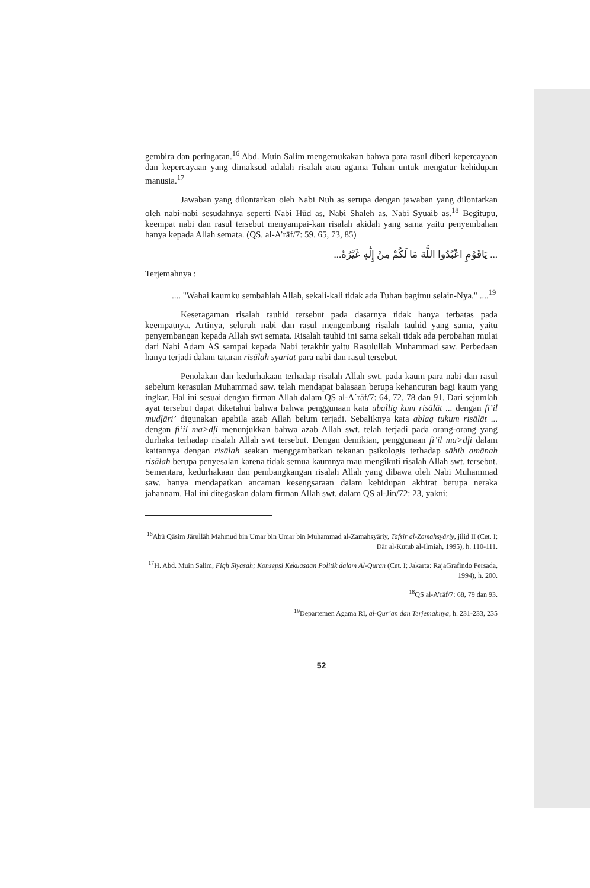gembira dan peringatan.<sup>16</sup> Abd. Muin Salim mengemukakan bahwa para rasul diberi kepercayaan dan kepercayaan yang dimaksud adalah risalah atau agama Tuhan untuk mengatur kehidupan manusia.<sup>17</sup>
Jawaban yang dilontarkan oleh Nabi Nuh as serupa dengan jawaban yang dilontarkan oleh nabi-nabi sesudahnya seperti Nabi Hūd as, Nabi Shaleh as, Nabi Syuaib as.<sup>18</sup> Begitupu, keempat nabi dan rasul tersebut menyampai-kan risalah akidah yang sama yaitu penyembahan hanya kepada Allah semata. (QS. al-A’rāf/7: 59. 65, 73, 85)
... يَاقَوْمِ اعْبُدُوا اللَّهَ مَا لَكُمْ مِنْ إِلَٰهٍ غَيْرُهُ...
Terjemahnya :
.... "Wahai kaumku sembahlah Allah, sekali-kali tidak ada Tuhan bagimu selain-Nya." ....<sup>19</sup>
Keseragaman risalah tauhid tersebut pada dasarnya tidak hanya terbatas pada keempatnya. Artinya, seluruh nabi dan rasul mengembang risalah tauhid yang sama, yaitu penyembangan kepada Allah swt semata. Risalah tauhid ini sama sekali tidak ada perobahan mulai dari Nabi Adam AS sampai kepada Nabi terakhir yaitu Rasulullah Muhammad saw. Perbedaan hanya terjadi dalam tataran risālah syariat para nabi dan rasul tersebut.
Penolakan dan kedurhakaan terhadap risalah Allah swt. pada kaum para nabi dan rasul sebelum kerasulan Muhammad saw. telah mendapat balasaan berupa kehancuran bagi kaum yang ingkar. Hal ini sesuai dengan firman Allah dalam QS al-A`rāf/7: 64, 72, 78 dan 91. Dari sejumlah ayat tersebut dapat diketahui bahwa bahwa penggunaan kata uballig kum risālāt ... dengan fi’il mudļāri’ digunakan apabila azab Allah belum terjadi. Sebaliknya kata ablag tukum risālāt ... dengan fi’il ma>dļi menunjukkan bahwa azab Allah swt. telah terjadi pada orang-orang yang durhaka terhadap risalah Allah swt tersebut. Dengan demikian, penggunaan fi’il ma>dļi dalam kaitannya dengan risālah seakan menggambarkan tekanan psikologis terhadap sāhib amānah risālah berupa penyesalan karena tidak semua kaumnya mau mengikuti risalah Allah swt. tersebut. Sementara, kedurhakaan dan pembangkangan risalah Allah yang dibawa oleh Nabi Muhammad saw. hanya mendapatkan ancaman kesengsaraan dalam kehidupan akhirat berupa neraka jahannam. Hal ini ditegaskan dalam firman Allah swt. dalam QS al-Jin/72: 23, yakni:
<sup>16</sup> Abū Qāsim Jārullāh Mahmud bin Umar bin Umar bin Muhammad al-Zamahsyāriy, Tafsīr al-Zamahsyāriy, jilid II (Cet. I; Dār al-Kutub al-Ilmiah, 1995), h. 110-111.
<sup>17</sup>H. Abd. Muin Salim, Fiqh Siyasah; Konsepsi Kekuasaan Politik dalam Al-Quran (Cet. I; Jakarta: RajaGrafindo Persada, 1994), h. 200.
<sup>18</sup> QS al-A’rāf/7: 68, 79 dan 93.
<sup>19</sup> Departemen Agama RI, al-Qur’an dan Terjemahnya, h. 231-233, 235
52